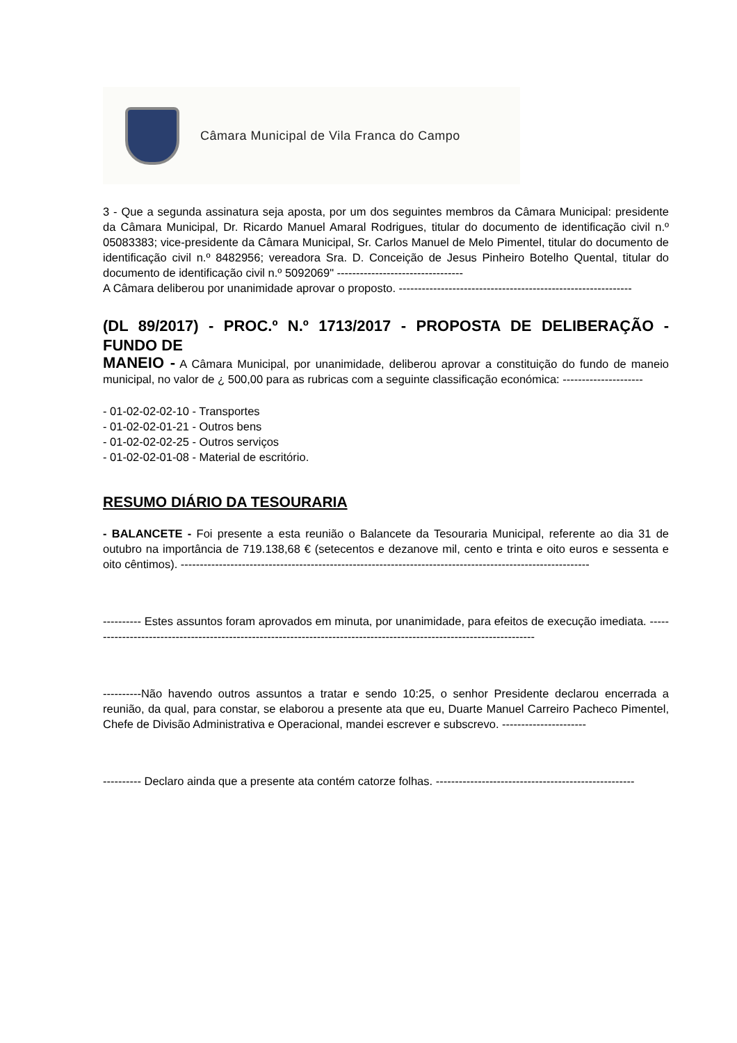Câmara Municipal de Vila Franca do Campo
3 - Que a segunda assinatura seja aposta, por um dos seguintes membros da Câmara Municipal: presidente da Câmara Municipal, Dr. Ricardo Manuel Amaral Rodrigues, titular do documento de identificação civil n.º 05083383; vice-presidente da Câmara Municipal, Sr. Carlos Manuel de Melo Pimentel, titular do documento de identificação civil n.º 8482956; vereadora Sra. D. Conceição de Jesus Pinheiro Botelho Quental, titular do documento de identificação civil n.º 5092069" ---------------------------------
A Câmara deliberou por unanimidade aprovar o proposto. -------------------------------------------------------------
(DL 89/2017) - PROC.º N.º 1713/2017 - PROPOSTA DE DELIBERAÇÃO - FUNDO DE
MANEIO - A Câmara Municipal, por unanimidade, deliberou aprovar a constituição do fundo de maneio municipal, no valor de ¿ 500,00 para as rubricas com a seguinte classificação económica: ---------------------
- 01-02-02-02-10 - Transportes
- 01-02-02-01-21 - Outros bens
- 01-02-02-02-25 - Outros serviços
- 01-02-02-01-08 - Material de escritório.
RESUMO DIÁRIO DA TESOURARIA
- BALANCETE - Foi presente a esta reunião o Balancete da Tesouraria Municipal, referente ao dia 31 de outubro na importância de 719.138,68 € (setecentos e dezanove mil, cento e trinta e oito euros e sessenta e oito cêntimos). -----------------------------------------------------------------------------------------------------------
---------- Estes assuntos foram aprovados em minuta, por unanimidade, para efeitos de execução imediata. ----------------------------------------------------------------------------------------------------------------------
----------Não havendo outros assuntos a tratar e sendo 10:25, o senhor Presidente declarou encerrada a reunião, da qual, para constar, se elaborou a presente ata que eu, Duarte Manuel Carreiro Pacheco Pimentel, Chefe de Divisão Administrativa e Operacional, mandei escrever e subscrevo. ----------------------
---------- Declaro ainda que a presente ata contém catorze folhas. ----------------------------------------------------